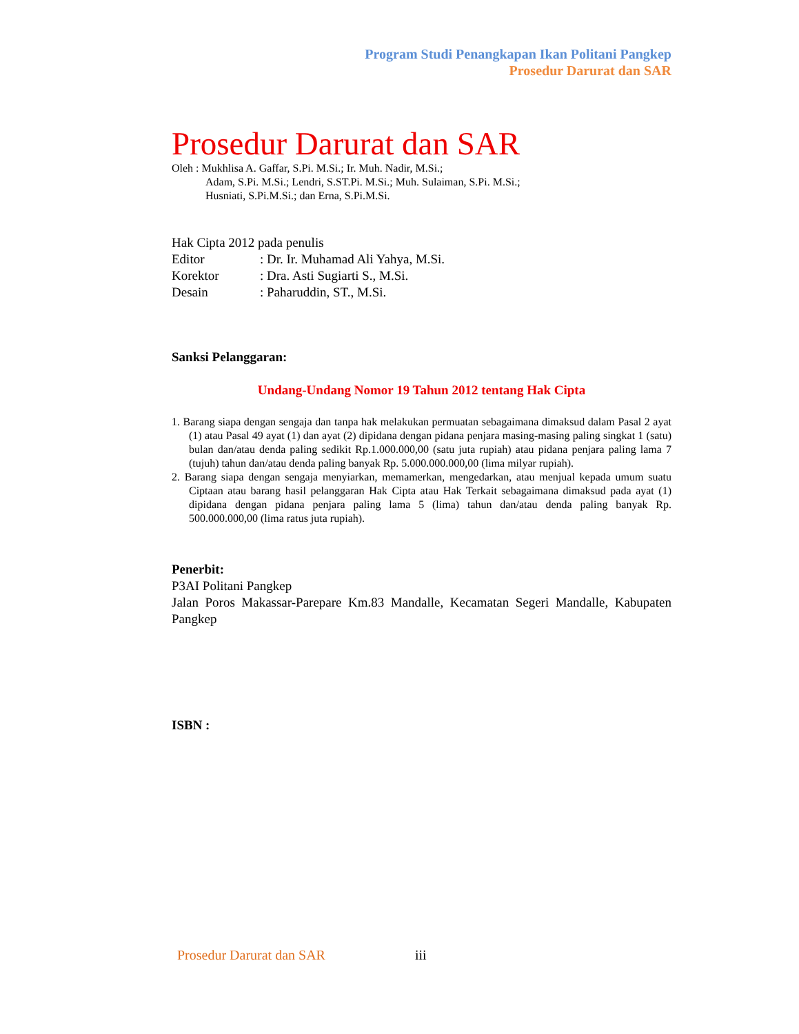Program Studi Penangkapan Ikan Politani Pangkep
Prosedur Darurat dan SAR
Prosedur Darurat dan SAR
Oleh : Mukhlisa A. Gaffar, S.Pi. M.Si.; Ir. Muh. Nadir, M.Si.;
Adam, S.Pi. M.Si.; Lendri, S.ST.Pi. M.Si.; Muh. Sulaiman, S.Pi. M.Si.;
Husniati, S.Pi.M.Si.; dan Erna, S.Pi.M.Si.
Hak Cipta 2012 pada penulis
Editor: Dr. Ir. Muhamad Ali Yahya, M.Si.
Korektor: Dra. Asti Sugiarti S., M.Si.
Desain: Paharuddin, ST., M.Si.
Sanksi Pelanggaran:
Undang-Undang Nomor 19 Tahun 2012 tentang Hak Cipta
1. Barang siapa dengan sengaja dan tanpa hak melakukan permuatan sebagaimana dimaksud dalam Pasal 2 ayat (1) atau Pasal 49 ayat (1) dan ayat (2) dipidana dengan pidana penjara masing-masing paling singkat 1 (satu) bulan dan/atau denda paling sedikit Rp.1.000.000,00 (satu juta rupiah) atau pidana penjara paling lama 7 (tujuh) tahun dan/atau denda paling banyak Rp. 5.000.000.000,00 (lima milyar rupiah).
2. Barang siapa dengan sengaja menyiarkan, memamerkan, mengedarkan, atau menjual kepada umum suatu Ciptaan atau barang hasil pelanggaran Hak Cipta atau Hak Terkait sebagaimana dimaksud pada ayat (1) dipidana dengan pidana penjara paling lama 5 (lima) tahun dan/atau denda paling banyak Rp. 500.000.000,00 (lima ratus juta rupiah).
Penerbit:
P3AI Politani Pangkep
Jalan Poros Makassar-Parepare Km.83 Mandalle, Kecamatan Segeri Mandalle, Kabupaten Pangkep
ISBN :
Prosedur Darurat dan SAR iii